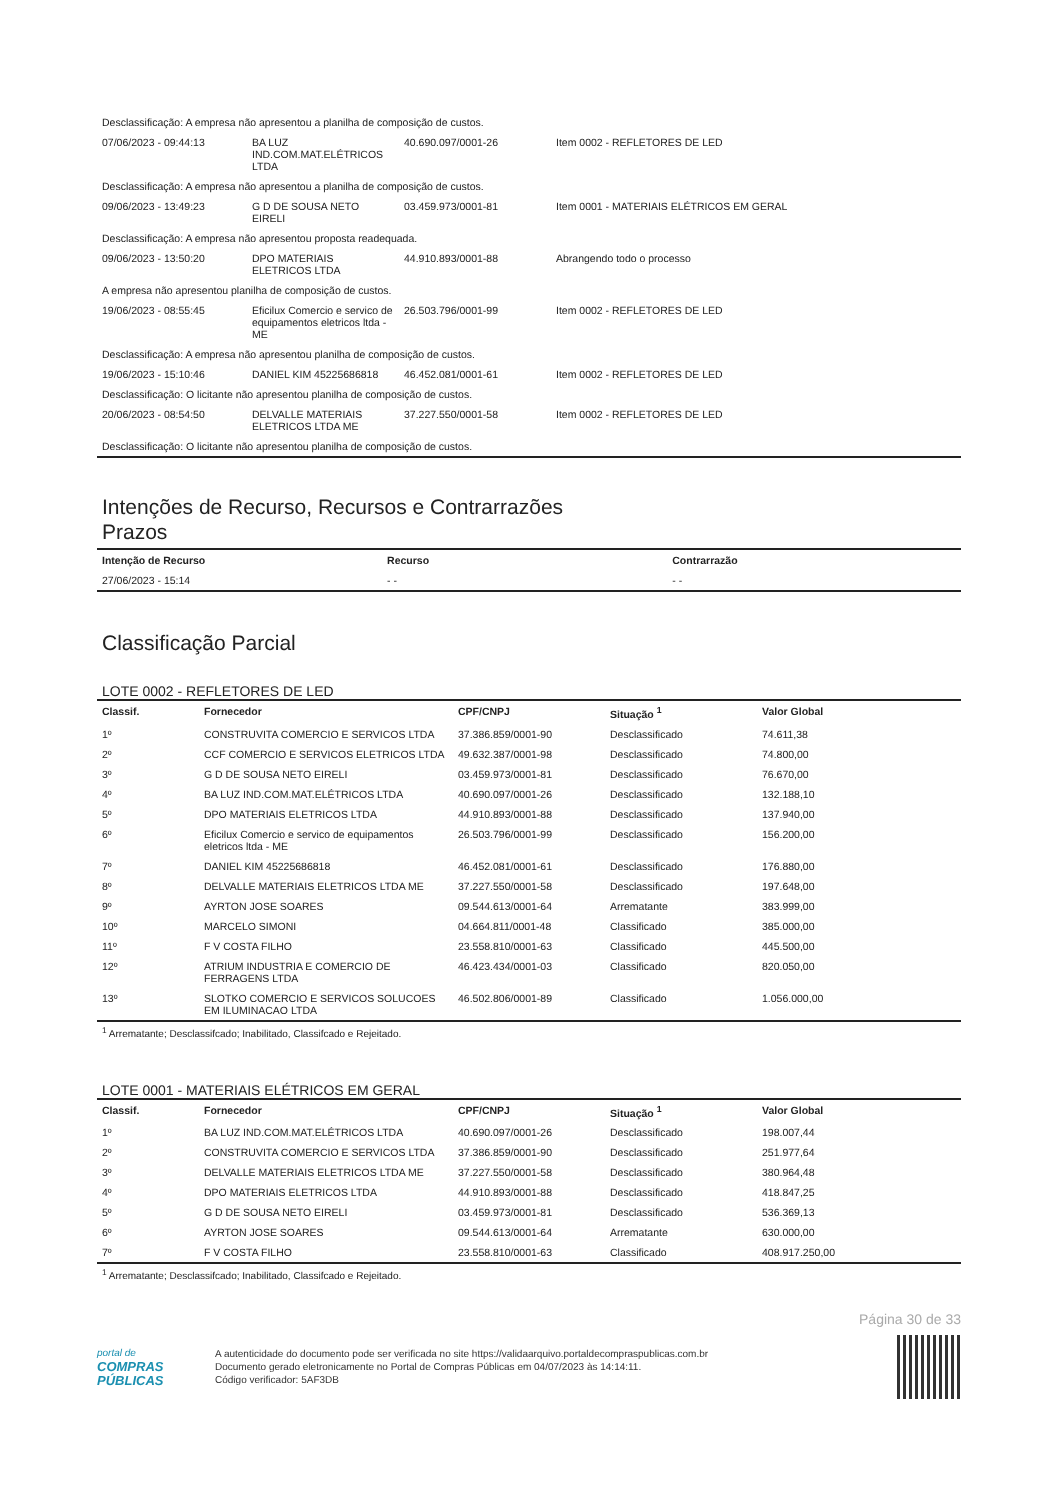| Desclassificação: A empresa não apresentou a planilha de composição de custos. | | | |
| 07/06/2023 - 09:44:13 | BA LUZ IND.COM.MAT.ELÉTRICOS LTDA | 40.690.097/0001-26 | Item 0002 - REFLETORES DE LED |
| Desclassificação: A empresa não apresentou a planilha de composição de custos. | | | |
| 09/06/2023 - 13:49:23 | G D DE SOUSA NETO EIRELI | 03.459.973/0001-81 | Item 0001 - MATERIAIS ELÉTRICOS EM GERAL |
| Desclassificação: A empresa não apresentou proposta readequada. | | | |
| 09/06/2023 - 13:50:20 | DPO MATERIAIS ELETRICOS LTDA | 44.910.893/0001-88 | Abrangendo todo o processo |
| A empresa não apresentou planilha de composição de custos. | | | |
| 19/06/2023 - 08:55:45 | Eficilux Comercio e servico de equipamentos eletricos ltda - ME | 26.503.796/0001-99 | Item 0002 - REFLETORES DE LED |
| Desclassificação: A empresa não apresentou planilha de composição de custos. | | | |
| 19/06/2023 - 15:10:46 | DANIEL KIM 45225686818 | 46.452.081/0001-61 | Item 0002 - REFLETORES DE LED |
| Desclassificação: O licitante não apresentou planilha de composição de custos. | | | |
| 20/06/2023 - 08:54:50 | DELVALLE MATERIAIS ELETRICOS LTDA ME | 37.227.550/0001-58 | Item 0002 - REFLETORES DE LED |
| Desclassificação: O licitante não apresentou planilha de composição de custos. | | | |
Intenções de Recurso, Recursos e Contrarrazões
Prazos
| Intenção de Recurso | Recurso | Contrarrazão |
| --- | --- | --- |
| 27/06/2023 - 15:14 | - - | - - |
Classificação Parcial
LOTE 0002 - REFLETORES DE LED
| Classif. | Fornecedor | CPF/CNPJ | Situação <sup>1</sup> | Valor Global |
| --- | --- | --- | --- | --- |
| 1º | CONSTRUVITA COMERCIO E SERVICOS LTDA | 37.386.859/0001-90 | Desclassificado | 74.611,38 |
| 2º | CCF COMERCIO E SERVICOS ELETRICOS LTDA | 49.632.387/0001-98 | Desclassificado | 74.800,00 |
| 3º | G D DE SOUSA NETO EIRELI | 03.459.973/0001-81 | Desclassificado | 76.670,00 |
| 4º | BA LUZ IND.COM.MAT.ELÉTRICOS LTDA | 40.690.097/0001-26 | Desclassificado | 132.188,10 |
| 5º | DPO MATERIAIS ELETRICOS LTDA | 44.910.893/0001-88 | Desclassificado | 137.940,00 |
| 6º | Eficilux Comercio e servico de equipamentos eletricos ltda - ME | 26.503.796/0001-99 | Desclassificado | 156.200,00 |
| 7º | DANIEL KIM 45225686818 | 46.452.081/0001-61 | Desclassificado | 176.880,00 |
| 8º | DELVALLE MATERIAIS ELETRICOS LTDA ME | 37.227.550/0001-58 | Desclassificado | 197.648,00 |
| 9º | AYRTON JOSE SOARES | 09.544.613/0001-64 | Arrematante | 383.999,00 |
| 10º | MARCELO SIMONI | 04.664.811/0001-48 | Classificado | 385.000,00 |
| 11º | F V COSTA FILHO | 23.558.810/0001-63 | Classificado | 445.500,00 |
| 12º | ATRIUM INDUSTRIA E COMERCIO DE FERRAGENS LTDA | 46.423.434/0001-03 | Classificado | 820.050,00 |
| 13º | SLOTKO COMERCIO E SERVICOS SOLUCOES EM ILUMINACAO LTDA | 46.502.806/0001-89 | Classificado | 1.056.000,00 |
<sup>1</sup> Arrematante; Desclassifcado; Inabilitado, Classifcado e Rejeitado.
LOTE 0001 - MATERIAIS ELÉTRICOS EM GERAL
| Classif. | Fornecedor | CPF/CNPJ | Situação <sup>1</sup> | Valor Global |
| --- | --- | --- | --- | --- |
| 1º | BA LUZ IND.COM.MAT.ELÉTRICOS LTDA | 40.690.097/0001-26 | Desclassificado | 198.007,44 |
| 2º | CONSTRUVITA COMERCIO E SERVICOS LTDA | 37.386.859/0001-90 | Desclassificado | 251.977,64 |
| 3º | DELVALLE MATERIAIS ELETRICOS LTDA ME | 37.227.550/0001-58 | Desclassificado | 380.964,48 |
| 4º | DPO MATERIAIS ELETRICOS LTDA | 44.910.893/0001-88 | Desclassificado | 418.847,25 |
| 5º | G D DE SOUSA NETO EIRELI | 03.459.973/0001-81 | Desclassificado | 536.369,13 |
| 6º | AYRTON JOSE SOARES | 09.544.613/0001-64 | Arrematante | 630.000,00 |
| 7º | F V COSTA FILHO | 23.558.810/0001-63 | Classificado | 408.917.250,00 |
<sup>1</sup> Arrematante; Desclassifcado; Inabilitado, Classifcado e Rejeitado.
Página 30 de 33
portal de
COMPRAS
PÚBLICAS
A autenticidade do documento pode ser verificada no site https://validaarquivo.portaldecompraspublicas.com.br
Documento gerado eletronicamente no Portal de Compras Públicas em 04/07/2023 às 14:14:11.
Código verificador: 5AF3DB